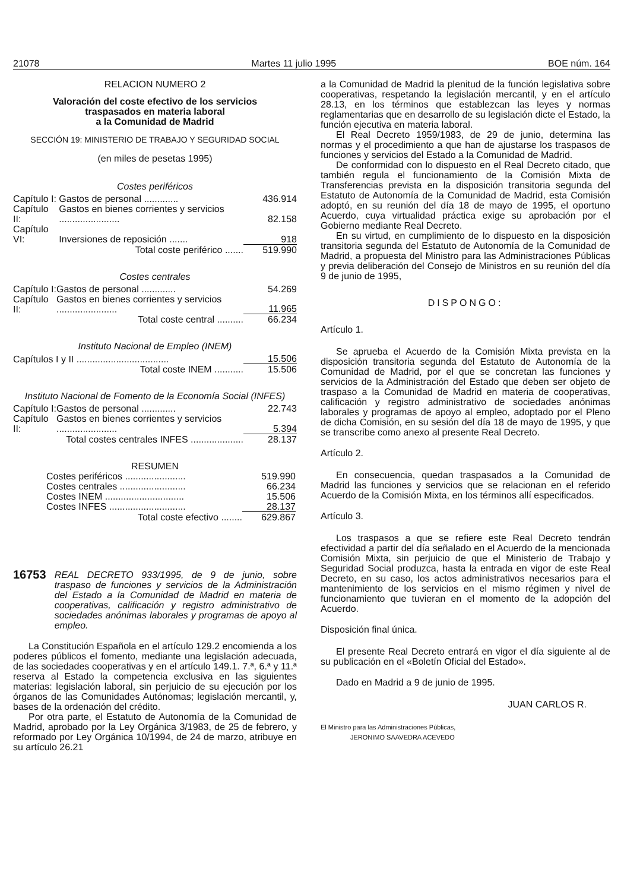21078 Martes 11 julio 1995 BOE núm. 164
RELACION NUMERO 2
Valoración del coste efectivo de los servicios
traspasados en materia laboral
a la Comunidad de Madrid
SECCIÓN 19: MINISTERIO DE TRABAJO Y SEGURIDAD SOCIAL
(en miles de pesetas 1995)
Costes periféricos
| Capítulo I: | Gastos de personal ............. | 436.914 |
| Capítulo II: | Gastos en bienes corrientes y servicios ....................... | 82.158 |
| Capítulo VI: | Inversiones de reposición ....... | 918 |
| | Total coste periférico ....... | 519.990 |
Costes centrales
| Capítulo I: | Gastos de personal ............. | 54.269 |
| Capítulo II: | Gastos en bienes corrientes y servicios ....................... | 11.965 |
| | Total coste central .......... | 66.234 |
Instituto Nacional de Empleo (INEM)
| Capítulos I y II ................................... | 15.506 |
| Total coste INEM ........... | 15.506 |
Instituto Nacional de Fomento de la Economía Social (INFES)
| Capítulo I: | Gastos de personal ............. | 22.743 |
| Capítulo II: | Gastos en bienes corrientes y servicios ....................... | 5.394 |
| | Total costes centrales INFES .................... | 28.137 |
RESUMEN
| Costes periféricos ....................... | 519.990 |
| Costes centrales ......................... | 66.234 |
| Costes INEM .............................. | 15.506 |
| Costes INFES ............................. | 28.137 |
| Total coste efectivo ........ | 629.867 |
16753 REAL DECRETO 933/1995, de 9 de junio, sobre traspaso de funciones y servicios de la Administración del Estado a la Comunidad de Madrid en materia de cooperativas, calificación y registro administrativo de sociedades anónimas laborales y programas de apoyo al empleo.
La Constitución Española en el artículo 129.2 encomienda a los poderes públicos el fomento, mediante una legislación adecuada, de las sociedades cooperativas y en el artículo 149.1. 7.ª, 6.ª y 11.ª reserva al Estado la competencia exclusiva en las siguientes materias: legislación laboral, sin perjuicio de su ejecución por los órganos de las Comunidades Autónomas; legislación mercantil, y, bases de la ordenación del crédito.
Por otra parte, el Estatuto de Autonomía de la Comunidad de Madrid, aprobado por la Ley Orgánica 3/1983, de 25 de febrero, y reformado por Ley Orgánica 10/1994, de 24 de marzo, atribuye en su artículo 26.21
a la Comunidad de Madrid la plenitud de la función legislativa sobre cooperativas, respetando la legislación mercantil, y en el artículo 28.13, en los términos que establezcan las leyes y normas reglamentarias que en desarrollo de su legislación dicte el Estado, la función ejecutiva en materia laboral.
El Real Decreto 1959/1983, de 29 de junio, determina las normas y el procedimiento a que han de ajustarse los traspasos de funciones y servicios del Estado a la Comunidad de Madrid.
De conformidad con lo dispuesto en el Real Decreto citado, que también regula el funcionamiento de la Comisión Mixta de Transferencias prevista en la disposición transitoria segunda del Estatuto de Autonomía de la Comunidad de Madrid, esta Comisión adoptó, en su reunión del día 18 de mayo de 1995, el oportuno Acuerdo, cuya virtualidad práctica exige su aprobación por el Gobierno mediante Real Decreto.
En su virtud, en cumplimiento de lo dispuesto en la disposición transitoria segunda del Estatuto de Autonomía de la Comunidad de Madrid, a propuesta del Ministro para las Administraciones Públicas y previa deliberación del Consejo de Ministros en su reunión del día 9 de junio de 1995,
DISPONGO:
Artículo 1.
Se aprueba el Acuerdo de la Comisión Mixta prevista en la disposición transitoria segunda del Estatuto de Autonomía de la Comunidad de Madrid, por el que se concretan las funciones y servicios de la Administración del Estado que deben ser objeto de traspaso a la Comunidad de Madrid en materia de cooperativas, calificación y registro administrativo de sociedades anónimas laborales y programas de apoyo al empleo, adoptado por el Pleno de dicha Comisión, en su sesión del día 18 de mayo de 1995, y que se transcribe como anexo al presente Real Decreto.
Artículo 2.
En consecuencia, quedan traspasados a la Comunidad de Madrid las funciones y servicios que se relacionan en el referido Acuerdo de la Comisión Mixta, en los términos allí especificados.
Artículo 3.
Los traspasos a que se refiere este Real Decreto tendrán efectividad a partir del día señalado en el Acuerdo de la mencionada Comisión Mixta, sin perjuicio de que el Ministerio de Trabajo y Seguridad Social produzca, hasta la entrada en vigor de este Real Decreto, en su caso, los actos administrativos necesarios para el mantenimiento de los servicios en el mismo régimen y nivel de funcionamiento que tuvieran en el momento de la adopción del Acuerdo.
Disposición final única.
El presente Real Decreto entrará en vigor el día siguiente al de su publicación en el «Boletín Oficial del Estado».
Dado en Madrid a 9 de junio de 1995.
JUAN CARLOS R.
El Ministro para las Administraciones Públicas,
JERONIMO SAAVEDRA ACEVEDO